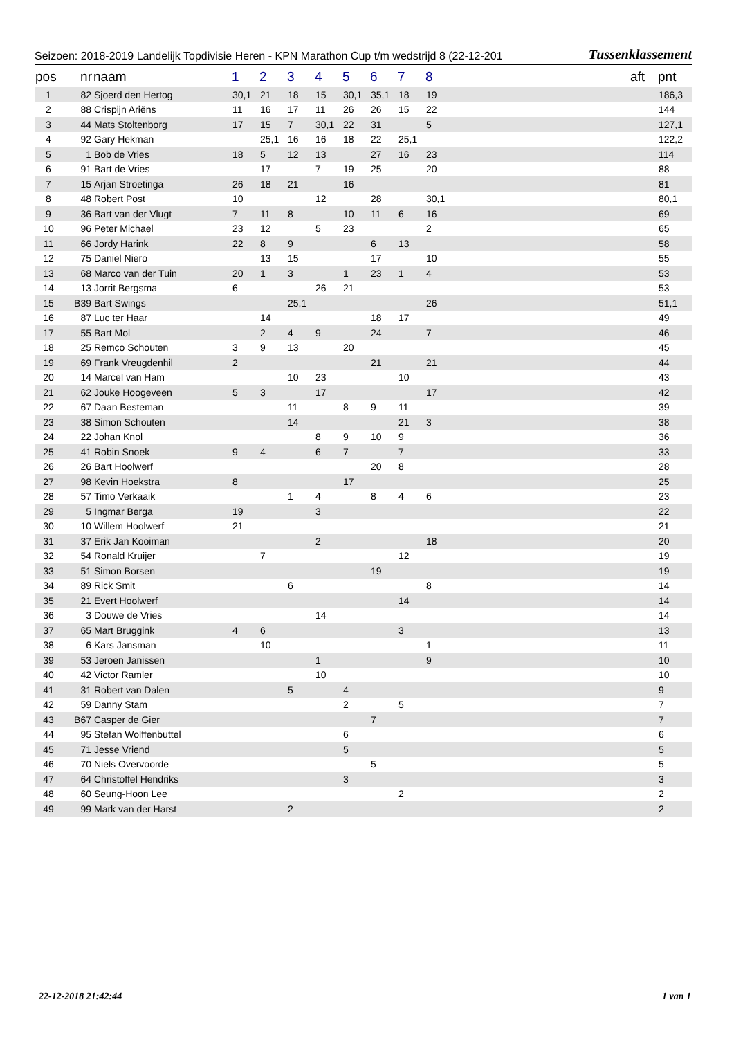Seizoen: 2018-2019 Landelijk Topdivisie Heren - KPN Marathon Cup t/m wedstrijd 8 (22-12-201 Tussenklassement
| pos | nr | naam | 1 | 2 | 3 | 4 | 5 | 6 | 7 | 8 | | aft | pnt |
| --- | --- | --- | --- | --- | --- | --- | --- | --- | --- | --- | --- | --- | --- |
| 1 | 82 | Sjoerd den Hertog | 30,1 | 21 | 18 | 15 | 30,1 | 35,1 | 18 | 19 | | | 186,3 |
| 2 | 88 | Crispijn Ariëns | 11 | 16 | 17 | 11 | 26 | 26 | 15 | 22 | | | 144 |
| 3 | 44 | Mats Stoltenborg | 17 | 15 | 7 | 30,1 | 22 | 31 | | 5 | | | 127,1 |
| 4 | 92 | Gary Hekman | | 25,1 | 16 | 16 | 18 | 22 | 25,1 | | | | 122,2 |
| 5 | 1 | Bob de Vries | 18 | 5 | 12 | 13 | | 27 | 16 | 23 | | | 114 |
| 6 | 91 | Bart de Vries | | 17 | | 7 | 19 | 25 | | 20 | | | 88 |
| 7 | 15 | Arjan Stroetinga | 26 | 18 | 21 | | 16 | | | | | | 81 |
| 8 | 48 | Robert Post | 10 | | | 12 | | 28 | | 30,1 | | | 80,1 |
| 9 | 36 | Bart van der Vlugt | 7 | 11 | 8 | | 10 | 11 | 6 | 16 | | | 69 |
| 10 | 96 | Peter Michael | 23 | 12 | | 5 | 23 | | | 2 | | | 65 |
| 11 | 66 | Jordy Harink | 22 | 8 | 9 | | | 6 | 13 | | | | 58 |
| 12 | 75 | Daniel Niero | | 13 | 15 | | | 17 | | 10 | | | 55 |
| 13 | 68 | Marco van der Tuin | 20 | 1 | 3 | | 1 | 23 | 1 | 4 | | | 53 |
| 14 | 13 | Jorrit Bergsma | 6 | | | 26 | 21 | | | | | | 53 |
| 15 | B39 | Bart Swings | | | 25,1 | | | | | 26 | | | 51,1 |
| 16 | 87 | Luc ter Haar | | 14 | | | | 18 | 17 | | | | 49 |
| 17 | 55 | Bart Mol | | 2 | 4 | 9 | | 24 | | 7 | | | 46 |
| 18 | 25 | Remco Schouten | 3 | 9 | 13 | | 20 | | | | | | 45 |
| 19 | 69 | Frank Vreugdenhil | 2 | | | | | 21 | | 21 | | | 44 |
| 20 | 14 | Marcel van Ham | | | 10 | 23 | | | 10 | | | | 43 |
| 21 | 62 | Jouke Hoogeveen | 5 | 3 | | 17 | | | | 17 | | | 42 |
| 22 | 67 | Daan Besteman | | | 11 | | 8 | 9 | 11 | | | | 39 |
| 23 | 38 | Simon Schouten | | | 14 | | | | 21 | 3 | | | 38 |
| 24 | 22 | Johan Knol | | | | 8 | 9 | 10 | 9 | | | | 36 |
| 25 | 41 | Robin Snoek | 9 | 4 | | 6 | 7 | | 7 | | | | 33 |
| 26 | 26 | Bart Hoolwerf | | | | | | 20 | 8 | | | | 28 |
| 27 | 98 | Kevin Hoekstra | 8 | | | | 17 | | | | | | 25 |
| 28 | 57 | Timo Verkaaik | | | 1 | 4 | | 8 | 4 | 6 | | | 23 |
| 29 | 5 | Ingmar Berga | 19 | | | 3 | | | | | | | 22 |
| 30 | 10 | Willem Hoolwerf | 21 | | | | | | | | | | 21 |
| 31 | 37 | Erik Jan Kooiman | | | | 2 | | | | 18 | | | 20 |
| 32 | 54 | Ronald Kruijer | | 7 | | | | | 12 | | | | 19 |
| 33 | 51 | Simon Borsen | | | | | | 19 | | | | | 19 |
| 34 | 89 | Rick Smit | | | 6 | | | | | 8 | | | 14 |
| 35 | 21 | Evert Hoolwerf | | | | | | | 14 | | | | 14 |
| 36 | 3 | Douwe de Vries | | | | 14 | | | | | | | 14 |
| 37 | 65 | Mart Bruggink | 4 | 6 | | | | | 3 | | | | 13 |
| 38 | 6 | Kars Jansman | | 10 | | | | | | 1 | | | 11 |
| 39 | 53 | Jeroen Janissen | | | | 1 | | | | 9 | | | 10 |
| 40 | 42 | Victor Ramler | | | | 10 | | | | | | | 10 |
| 41 | 31 | Robert van Dalen | | | 5 | | 4 | | | | | | 9 |
| 42 | 59 | Danny Stam | | | | | 2 | | 5 | | | | 7 |
| 43 | B67 | Casper de Gier | | | | | | 7 | | | | | 7 |
| 44 | 95 | Stefan Wolffenbuttel | | | | | 6 | | | | | | 6 |
| 45 | 71 | Jesse Vriend | | | | | 5 | | | | | | 5 |
| 46 | 70 | Niels Overvoorde | | | | | | 5 | | | | | 5 |
| 47 | 64 | Christoffel Hendriks | | | | | 3 | | | | | | 3 |
| 48 | 60 | Seung-Hoon Lee | | | | | | | 2 | | | | 2 |
| 49 | 99 | Mark van der Harst | | | 2 | | | | | | | | 2 |
22-12-2018 21:42:44 1 van 1